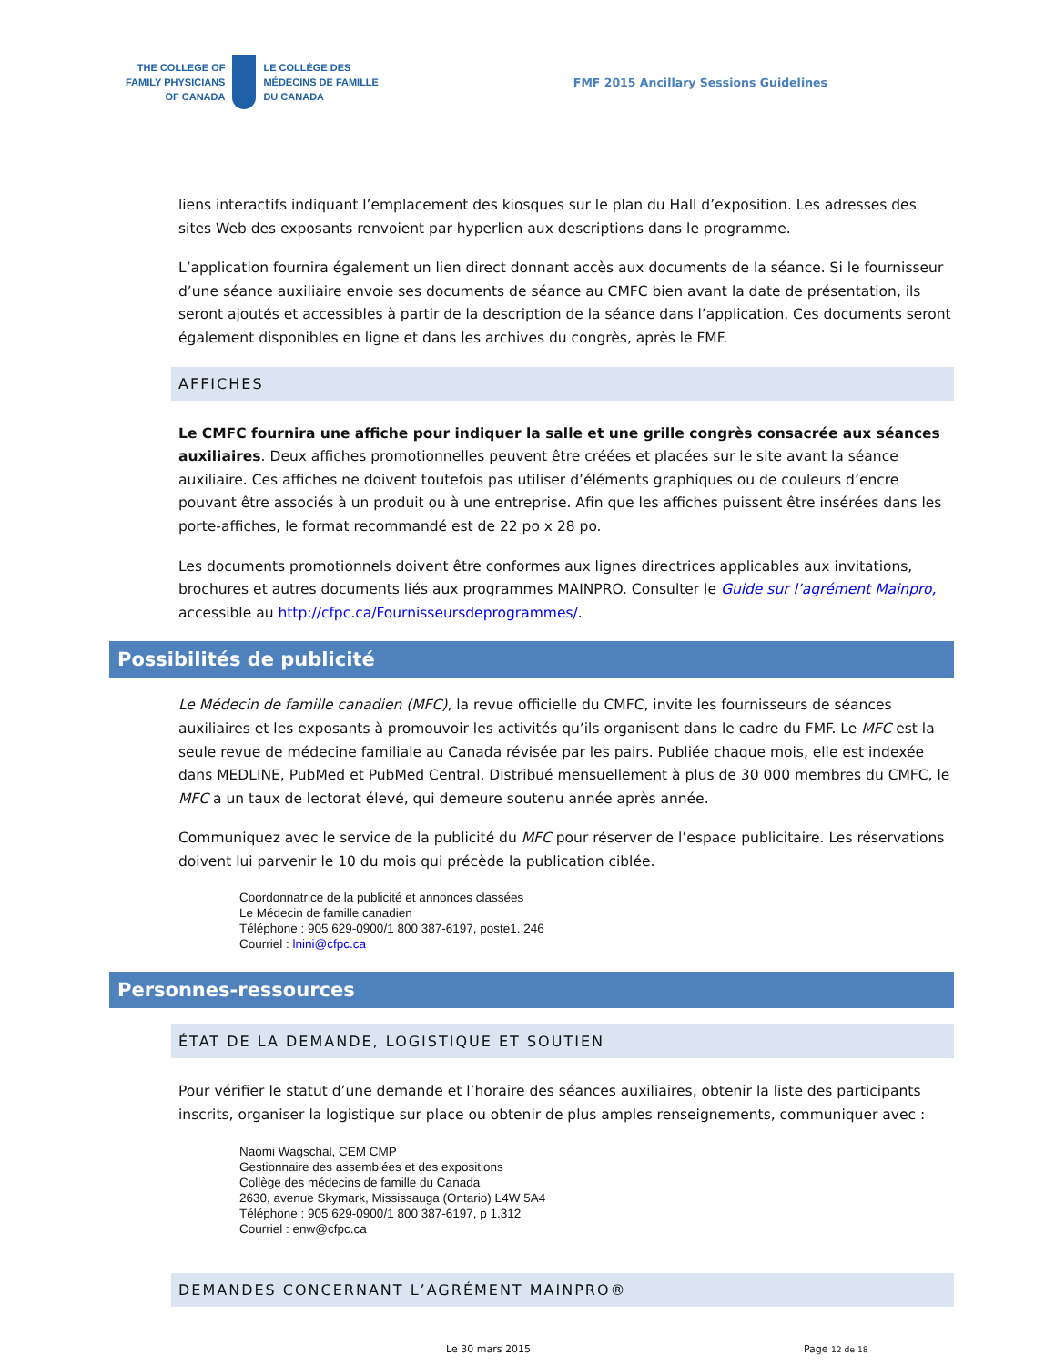THE COLLEGE OF
FAMILY PHYSICIANS
OF CANADA
LE COLLÈGE DES
MÉDECINS DE FAMILLE
DU CANADA
FMF 2015 Ancillary Sessions Guidelines
liens interactifs indiquant l’emplacement des kiosques sur le plan du Hall d’exposition. Les adresses des sites Web des exposants renvoient par hyperlien aux descriptions dans le programme.
L’application fournira également un lien direct donnant accès aux documents de la séance. Si le fournisseur d’une séance auxiliaire envoie ses documents de séance au CMFC bien avant la date de présentation, ils seront ajoutés et accessibles à partir de la description de la séance dans l’application. Ces documents seront également disponibles en ligne et dans les archives du congrès, après le FMF.
AFFICHES
Le CMFC fournira une affiche pour indiquer la salle et une grille congrès consacrée aux séances auxiliaires. Deux affiches promotionnelles peuvent être créées et placées sur le site avant la séance auxiliaire. Ces affiches ne doivent toutefois pas utiliser d’éléments graphiques ou de couleurs d’encre pouvant être associés à un produit ou à une entreprise. Afin que les affiches puissent être insérées dans les porte-affiches, le format recommandé est de 22 po x 28 po.
Les documents promotionnels doivent être conformes aux lignes directrices applicables aux invitations, brochures et autres documents liés aux programmes MAINPRO. Consulter le Guide sur l’agrément Mainpro, accessible au http://cfpc.ca/Fournisseursdeprogrammes/.
Possibilités de publicité
Le Médecin de famille canadien (MFC), la revue officielle du CMFC, invite les fournisseurs de séances auxiliaires et les exposants à promouvoir les activités qu’ils organisent dans le cadre du FMF. Le MFC est la seule revue de médecine familiale au Canada révisée par les pairs. Publiée chaque mois, elle est indexée dans MEDLINE, PubMed et PubMed Central. Distribué mensuellement à plus de 30 000 membres du CMFC, le MFC a un taux de lectorat élevé, qui demeure soutenu année après année.
Communiquez avec le service de la publicité du MFC pour réserver de l’espace publicitaire. Les réservations doivent lui parvenir le 10 du mois qui précède la publication ciblée.
Coordonnatrice de la publicité et annonces classées
Le Médecin de famille canadien
Téléphone : 905 629-0900/1 800 387-6197, poste1. 246
Courriel : lnini@cfpc.ca
Personnes-ressources
ÉTAT DE LA DEMANDE, LOGISTIQUE ET SOUTIEN
Pour vérifier le statut d’une demande et l’horaire des séances auxiliaires, obtenir la liste des participants inscrits, organiser la logistique sur place ou obtenir de plus amples renseignements, communiquer avec :
Naomi Wagschal, CEM CMP
Gestionnaire des assemblées et des expositions
Collège des médecins de famille du Canada
2630, avenue Skymark, Mississauga (Ontario) L4W 5A4
Téléphone : 905 629-0900/1 800 387-6197, p 1.312
Courriel : enw@cfpc.ca
DEMANDES CONCERNANT L’AGRÉMENT MAINPRO®
Le 30 mars 2015 Page 12 de 18